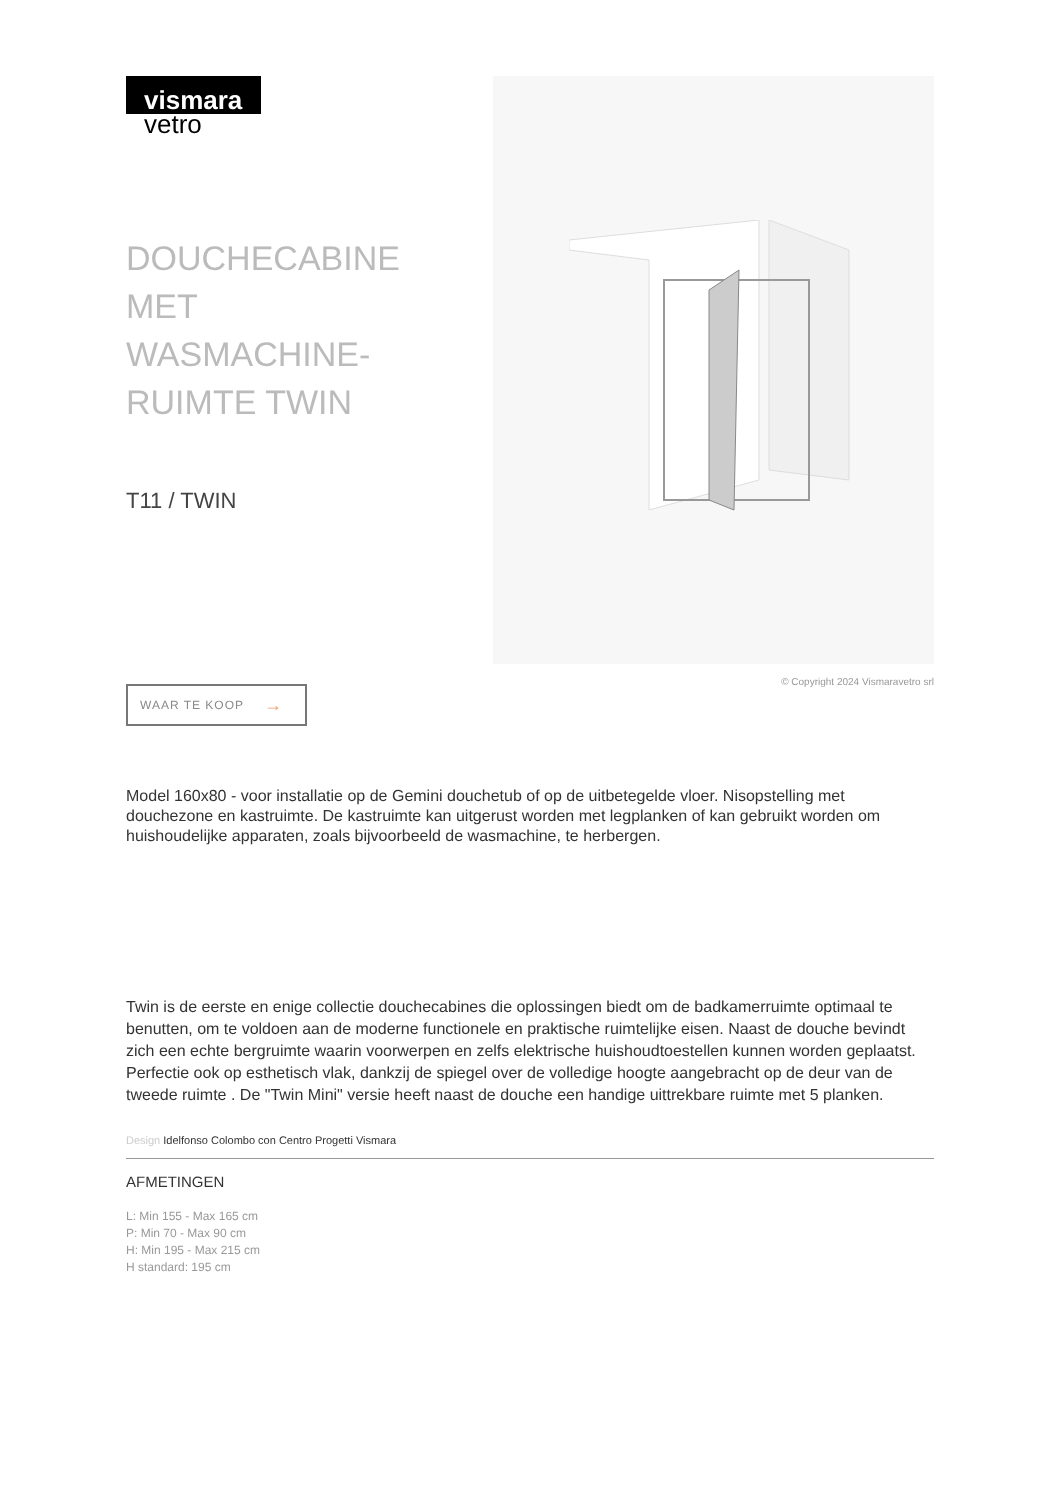vismara
vetro
DOUCHECABINE MET WASMACHINE-RUIMTE TWIN
T11 / TWIN
WAAR TE KOOP →
© Copyright 2024 Vismaravetro srl
Model 160x80 - voor installatie op de Gemini douchetub of op de uitbetegelde vloer. Nisopstelling met douchezone en kastruimte. De kastruimte kan uitgerust worden met legplanken of kan gebruikt worden om huishoudelijke apparaten, zoals bijvoorbeeld de wasmachine, te herbergen.
Twin is de eerste en enige collectie douchecabines die oplossingen biedt om de badkamerruimte optimaal te benutten, om te voldoen aan de moderne functionele en praktische ruimtelijke eisen. Naast de douche bevindt zich een echte bergruimte waarin voorwerpen en zelfs elektrische huishoudtoestellen kunnen worden geplaatst. Perfectie ook op esthetisch vlak, dankzij de spiegel over de volledige hoogte aangebracht op de deur van de tweede ruimte . De "Twin Mini" versie heeft naast de douche een handige uittrekbare ruimte met 5 planken.
Design Idelfonso Colombo con Centro Progetti Vismara
AFMETINGEN
L: Min 155 - Max 165 cm
P: Min 70 - Max 90 cm
H: Min 195 - Max 215 cm
H standard: 195 cm